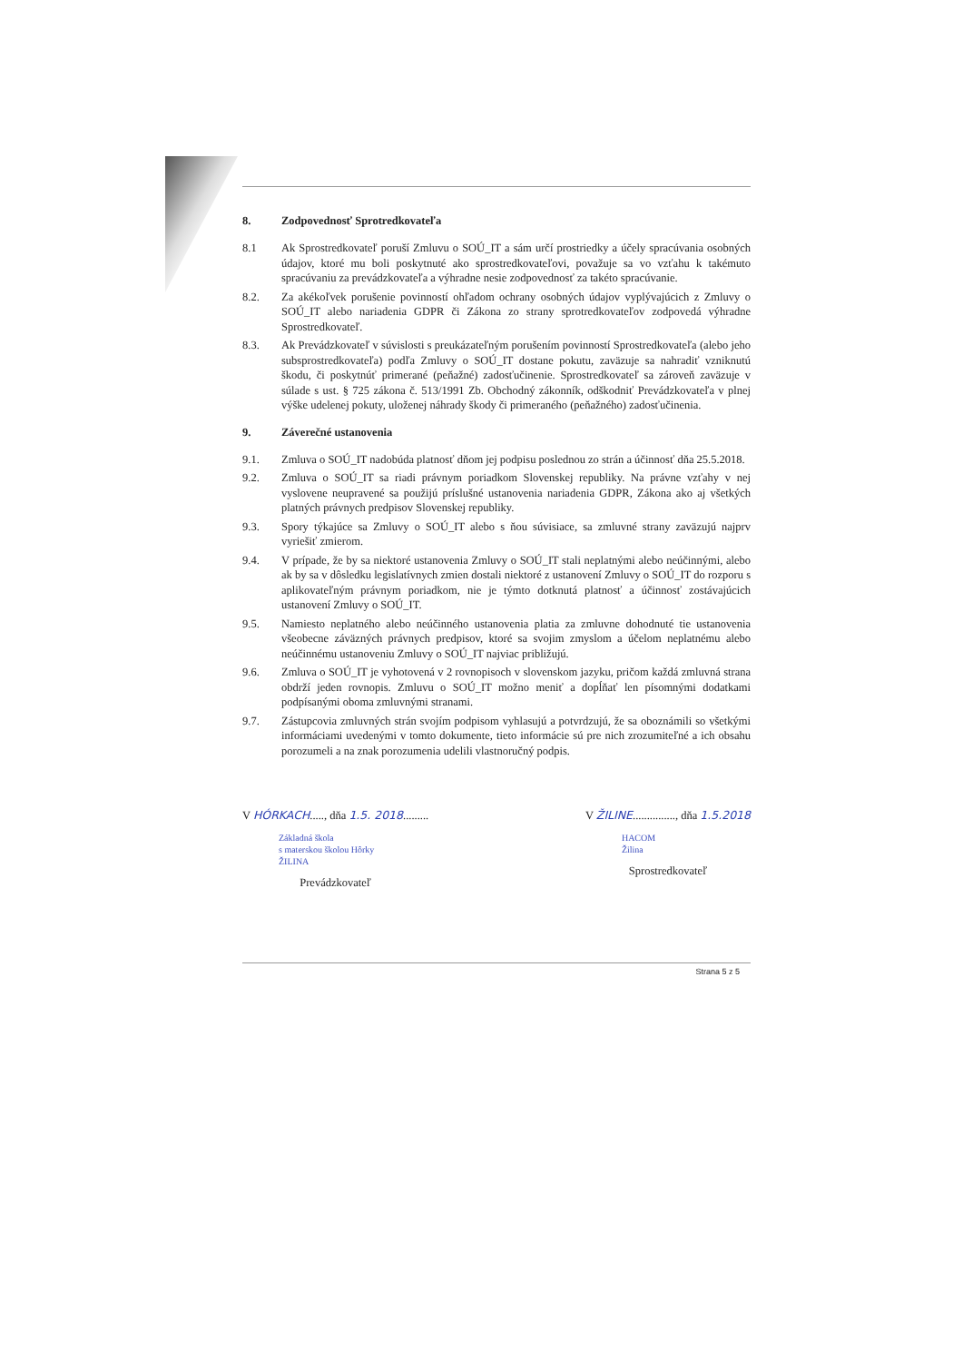8. Zodpovednosť Sprotredkovateľa
8.1 Ak Sprostredkovateľ poruší Zmluvu o SOÚ_IT a sám určí prostriedky a účely spracúvania osobných údajov, ktoré mu boli poskytnuté ako sprostredkovateľovi, považuje sa vo vzťahu k takémuto spracúvaniu za prevádzkovateľa a výhradne nesie zodpovednosť za takéto spracúvanie.
8.2. Za akékoľvek porušenie povinností ohľadom ochrany osobných údajov vyplývajúcich z Zmluvy o SOÚ_IT alebo nariadenia GDPR či Zákona zo strany sprotredkovateľov zodpovedá výhradne Sprostredkovateľ.
8.3. Ak Prevádzkovateľ v súvislosti s preukázateľným porušením povinností Sprostredkovateľa (alebo jeho subsprostredkovateľa) podľa Zmluvy o SOÚ_IT dostane pokutu, zaväzuje sa nahradiť vzniknutú škodu, či poskytnúť primerané (peňažné) zadosťučinenie. Sprostredkovateľ sa zároveň zaväzuje v súlade s ust. § 725 zákona č. 513/1991 Zb. Obchodný zákonník, odškodniť Prevádzkovateľa v plnej výške udelenej pokuty, uloženej náhrady škody či primeraného (peňažného) zadosťučinenia.
9. Záverečné ustanovenia
9.1. Zmluva o SOÚ_IT nadobúda platnosť dňom jej podpisu poslednou zo strán a účinnosť dňa 25.5.2018.
9.2. Zmluva o SOÚ_IT sa riadi právnym poriadkom Slovenskej republiky. Na právne vzťahy v nej vyslovene neupravené sa použijú príslušné ustanovenia nariadenia GDPR, Zákona ako aj všetkých platných právnych predpisov Slovenskej republiky.
9.3. Spory týkajúce sa Zmluvy o SOÚ_IT alebo s ňou súvisiace, sa zmluvné strany zaväzujú najprv vyriešiť zmierom.
9.4. V prípade, že by sa niektoré ustanovenia Zmluvy o SOÚ_IT stali neplatnými alebo neúčinnými, alebo ak by sa v dôsledku legislatívnych zmien dostali niektoré z ustanovení Zmluvy o SOÚ_IT do rozporu s aplikovateľným právnym poriadkom, nie je týmto dotknutá platnosť a účinnosť zostávajúcich ustanovení Zmluvy o SOÚ_IT.
9.5. Namiesto neplatného alebo neúčinného ustanovenia platia za zmluvne dohodnuté tie ustanovenia všeobecne záväzných právnych predpisov, ktoré sa svojim zmyslom a účelom neplatnému alebo neúčinnému ustanoveniu Zmluvy o SOÚ_IT najviac približujú.
9.6. Zmluva o SOÚ_IT je vyhotovená v 2 rovnopisoch v slovenskom jazyku, pričom každá zmluvná strana obdrží jeden rovnopis. Zmluvu o SOÚ_IT možno meniť a dopĺňať len písomnými dodatkami podpísanými oboma zmluvnými stranami.
9.7. Zástupcovia zmluvných strán svojím podpisom vyhlasujú a potvrdzujú, že sa oboznámili so všetkými informáciami uvedenými v tomto dokumente, tieto informácie sú pre nich zrozumiteľné a ich obsahu porozumeli a na znak porozumenia udelili vlastnoručný podpis.
V HÓRKACH....., dňa 1.5. 2018.........
Základná škola
s materskou školou Hôrky
ŽILINA
Prevádzkovateľ
V ŽILINE..............., dňa 1.5.2018
HACOM
Žilina
Sprostredkovateľ
Strana 5 z 5